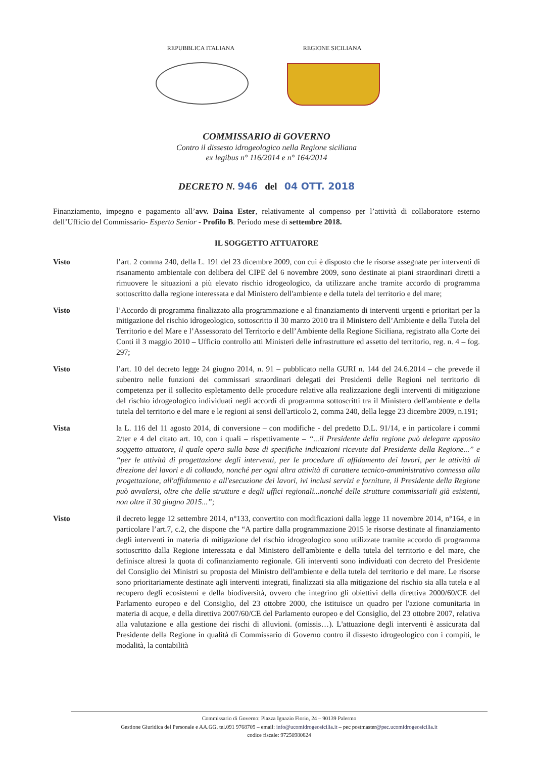REPUBBLICA ITALIANA REGIONE SICILIANA
COMMISSARIO di GOVERNO
Contro il dissesto idrogeologico nella Regione siciliana
ex legibus n° 116/2014 e n° 164/2014
DECRETO N. 946 del 04 OTT. 2018
Finanziamento, impegno e pagamento all’avv. Daina Ester, relativamente al compenso per l’attività di collaboratore esterno dell’Ufficio del Commissario- Esperto Senior - Profilo B. Periodo mese di settembre 2018.
IL SOGGETTO ATTUATORE
Visto l’art. 2 comma 240, della L. 191 del 23 dicembre 2009, con cui è disposto che le risorse assegnate per interventi di risanamento ambientale con delibera del CIPE del 6 novembre 2009, sono destinate ai piani straordinari diretti a rimuovere le situazioni a più elevato rischio idrogeologico, da utilizzare anche tramite accordo di programma sottoscritto dalla regione interessata e dal Ministero dell'ambiente e della tutela del territorio e del mare;
Visto l’Accordo di programma finalizzato alla programmazione e al finanziamento di interventi urgenti e prioritari per la mitigazione del rischio idrogeologico, sottoscritto il 30 marzo 2010 tra il Ministero dell’Ambiente e della Tutela del Territorio e del Mare e l’Assessorato del Territorio e dell’Ambiente della Regione Siciliana, registrato alla Corte dei Conti il 3 maggio 2010 – Ufficio controllo atti Ministeri delle infrastrutture ed assetto del territorio, reg. n. 4 – fog. 297;
Visto l’art. 10 del decreto legge 24 giugno 2014, n. 91 – pubblicato nella GURI n. 144 del 24.6.2014 – che prevede il subentro nelle funzioni dei commissari straordinari delegati dei Presidenti delle Regioni nel territorio di competenza per il sollecito espletamento delle procedure relative alla realizzazione degli interventi di mitigazione del rischio idrogeologico individuati negli accordi di programma sottoscritti tra il Ministero dell'ambiente e della tutela del territorio e del mare e le regioni ai sensi dell'articolo 2, comma 240, della legge 23 dicembre 2009, n.191;
Vista la L. 116 del 11 agosto 2014, di conversione – con modifiche - del predetto D.L. 91/14, e in particolare i commi 2/ter e 4 del citato art. 10, con i quali – rispettivamente – “...il Presidente della regione può delegare apposito soggetto attuatore, il quale opera sulla base di specifiche indicazioni ricevute dal Presidente della Regione...” e “per le attività di progettazione degli interventi, per le procedure di affidamento dei lavori, per le attività di direzione dei lavori e di collaudo, nonché per ogni altra attività di carattere tecnico-amministrativo connessa alla progettazione, all'affidamento e all'esecuzione dei lavori, ivi inclusi servizi e forniture, il Presidente della Regione può avvalersi, oltre che delle strutture e degli uffici regionali...nonché delle strutture commissariali già esistenti, non oltre il 30 giugno 2015...”;
Visto il decreto legge 12 settembre 2014, n°133, convertito con modificazioni dalla legge 11 novembre 2014, n°164, e in particolare l’art.7, c.2, che dispone che “A partire dalla programmazione 2015 le risorse destinate al finanziamento degli interventi in materia di mitigazione del rischio idrogeologico sono utilizzate tramite accordo di programma sottoscritto dalla Regione interessata e dal Ministero dell'ambiente e della tutela del territorio e del mare, che definisce altresì la quota di cofinanziamento regionale. Gli interventi sono individuati con decreto del Presidente del Consiglio dei Ministri su proposta del Ministro dell'ambiente e della tutela del territorio e del mare. Le risorse sono prioritariamente destinate agli interventi integrati, finalizzati sia alla mitigazione del rischio sia alla tutela e al recupero degli ecosistemi e della biodiversità, ovvero che integrino gli obiettivi della direttiva 2000/60/CE del Parlamento europeo e del Consiglio, del 23 ottobre 2000, che istituisce un quadro per l'azione comunitaria in materia di acque, e della direttiva 2007/60/CE del Parlamento europeo e del Consiglio, del 23 ottobre 2007, relativa alla valutazione e alla gestione dei rischi di alluvioni. (omissis…). L'attuazione degli interventi è assicurata dal Presidente della Regione in qualità di Commissario di Governo contro il dissesto idrogeologico con i compiti, le modalità, la contabilità
Commissario di Governo: Piazza Ignazio Florio, 24 – 90139 Palermo
Gestione Giuridica del Personale e AA.GG. tel.091 9768709 – email: info@ucomidrogeosicilia.it – pec postmaster@pec.ucomidrogeosicilia.it
codice fiscale: 97250980824